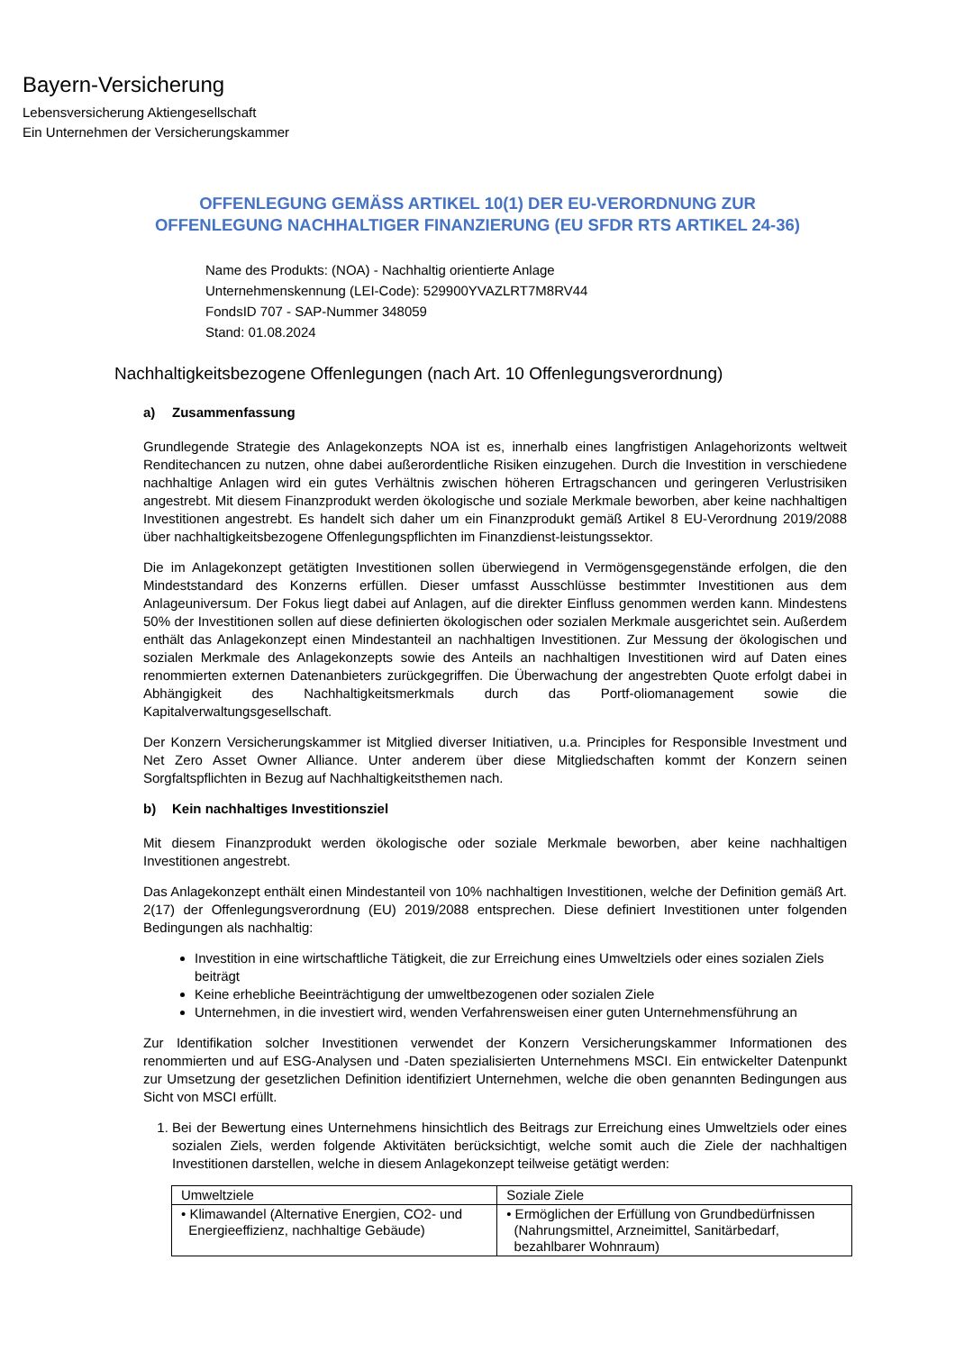Bayern-Versicherung
Lebensversicherung Aktiengesellschaft
Ein Unternehmen der Versicherungskammer
OFFENLEGUNG GEMÄSS ARTIKEL 10(1) DER EU-VERORDNUNG ZUR
OFFENLEGUNG NACHHALTIGER FINANZIERUNG (EU SFDR RTS ARTIKEL 24-36)
Name des Produkts: (NOA) - Nachhaltig orientierte Anlage
Unternehmenskennung (LEI-Code): 529900YVAZLRT7M8RV44
FondsID 707 - SAP-Nummer 348059
Stand: 01.08.2024
Nachhaltigkeitsbezogene Offenlegungen (nach Art. 10 Offenlegungsverordnung)
a) Zusammenfassung
Grundlegende Strategie des Anlagekonzepts NOA ist es, innerhalb eines langfristigen Anlagehorizonts weltweit Renditechancen zu nutzen, ohne dabei außerordentliche Risiken einzugehen. Durch die Investition in verschiedene nachhaltige Anlagen wird ein gutes Verhältnis zwischen höheren Ertragschancen und geringeren Verlustrisiken angestrebt. Mit diesem Finanzprodukt werden ökologische und soziale Merkmale beworben, aber keine nachhaltigen Investitionen angestrebt. Es handelt sich daher um ein Finanzprodukt gemäß Artikel 8 EU-Verordnung 2019/2088 über nachhaltigkeitsbezogene Offenlegungspflichten im Finanzdienst-leistungssektor.
Die im Anlagekonzept getätigten Investitionen sollen überwiegend in Vermögensgegenstände erfolgen, die den Mindeststandard des Konzerns erfüllen. Dieser umfasst Ausschlüsse bestimmter Investitionen aus dem Anlageuniversum. Der Fokus liegt dabei auf Anlagen, auf die direkter Einfluss genommen werden kann. Mindestens 50% der Investitionen sollen auf diese definierten ökologischen oder sozialen Merkmale ausgerichtet sein. Außerdem enthält das Anlagekonzept einen Mindestanteil an nachhaltigen Investitionen. Zur Messung der ökologischen und sozialen Merkmale des Anlagekonzepts sowie des Anteils an nachhaltigen Investitionen wird auf Daten eines renommierten externen Datenanbieters zurückgegriffen. Die Überwachung der angestrebten Quote erfolgt dabei in Abhängigkeit des Nachhaltigkeitsmerkmals durch das Portf-oliomanagement sowie die Kapitalverwaltungsgesellschaft.
Der Konzern Versicherungskammer ist Mitglied diverser Initiativen, u.a. Principles for Responsible Investment und Net Zero Asset Owner Alliance. Unter anderem über diese Mitgliedschaften kommt der Konzern seinen Sorgfaltspflichten in Bezug auf Nachhaltigkeitsthemen nach.
b) Kein nachhaltiges Investitionsziel
Mit diesem Finanzprodukt werden ökologische oder soziale Merkmale beworben, aber keine nachhaltigen Investitionen angestrebt.
Das Anlagekonzept enthält einen Mindestanteil von 10% nachhaltigen Investitionen, welche der Definition gemäß Art. 2(17) der Offenlegungsverordnung (EU) 2019/2088 entsprechen. Diese definiert Investitionen unter folgenden Bedingungen als nachhaltig:
Investition in eine wirtschaftliche Tätigkeit, die zur Erreichung eines Umweltziels oder eines sozialen Ziels beiträgt
Keine erhebliche Beeinträchtigung der umweltbezogenen oder sozialen Ziele
Unternehmen, in die investiert wird, wenden Verfahrensweisen einer guten Unternehmensführung an
Zur Identifikation solcher Investitionen verwendet der Konzern Versicherungskammer Informationen des renommierten und auf ESG-Analysen und -Daten spezialisierten Unternehmens MSCI. Ein entwickelter Datenpunkt zur Umsetzung der gesetzlichen Definition identifiziert Unternehmen, welche die oben genannten Bedingungen aus Sicht von MSCI erfüllt.
1. Bei der Bewertung eines Unternehmens hinsichtlich des Beitrags zur Erreichung eines Umweltziels oder eines sozialen Ziels, werden folgende Aktivitäten berücksichtigt, welche somit auch die Ziele der nachhaltigen Investitionen darstellen, welche in diesem Anlagekonzept teilweise getätigt werden:
| Umweltziele | Soziale Ziele |
| --- | --- |
| • Klimawandel (Alternative Energien, CO2- und Energieeffizienz, nachhaltige Gebäude) | • Ermöglichen der Erfüllung von Grundbedürfnissen (Nahrungsmittel, Arzneimittel, Sanitärbedarf, bezahlbarer Wohnraum) |